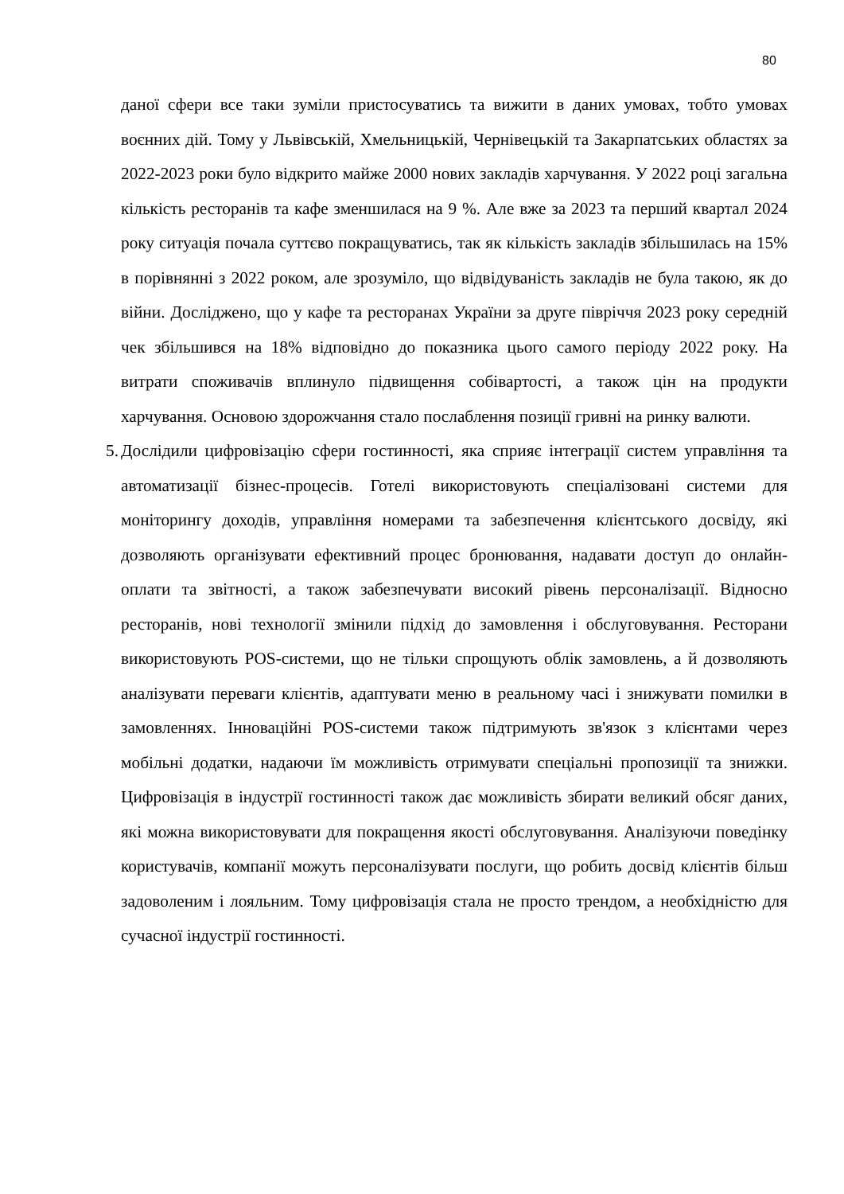80
даної сфери все таки зуміли пристосуватись та вижити в даних умовах, тобто умовах воєнних дій. Тому у Львівській, Хмельницькій, Чернівецькій та Закарпатських областях за 2022-2023 роки було відкрито майже 2000 нових закладів харчування. У 2022 році загальна кількість ресторанів та кафе зменшилася на 9 %. Але вже за 2023 та перший квартал 2024 року ситуація почала суттєво покращуватись, так як кількість закладів збільшилась на 15% в порівнянні з 2022 роком, але зрозуміло, що відвідуваність закладів не була такою, як до війни. Досліджено, що у кафе та ресторанах України за друге півріччя 2023 року середній чек збільшився на 18% відповідно до показника цього самого періоду 2022 року. На витрати споживачів вплинуло підвищення собівартості, а також цін на продукти харчування. Основою здорожчання стало послаблення позиції гривні на ринку валюти.
5.
Дослідили цифровізацію сфери гостинності, яка сприяє інтеграції систем управління та автоматизації бізнес-процесів. Готелі використовують спеціалізовані системи для моніторингу доходів, управління номерами та забезпечення клієнтського досвіду, які дозволяють організувати ефективний процес бронювання, надавати доступ до онлайн-оплати та звітності, а також забезпечувати високий рівень персоналізації. Відносно ресторанів, нові технології змінили підхід до замовлення і обслуговування. Ресторани використовують POS-системи, що не тільки спрощують облік замовлень, а й дозволяють аналізувати переваги клієнтів, адаптувати меню в реальному часі і знижувати помилки в замовленнях. Інноваційні POS-системи також підтримують зв'язок з клієнтами через мобільні додатки, надаючи їм можливість отримувати спеціальні пропозиції та знижки. Цифровізація в індустрії гостинності також дає можливість збирати великий обсяг даних, які можна використовувати для покращення якості обслуговування. Аналізуючи поведінку користувачів, компанії можуть персоналізувати послуги, що робить досвід клієнтів більш задоволеним і лояльним. Тому цифровізація стала не просто трендом, а необхідністю для сучасної індустрії гостинності.